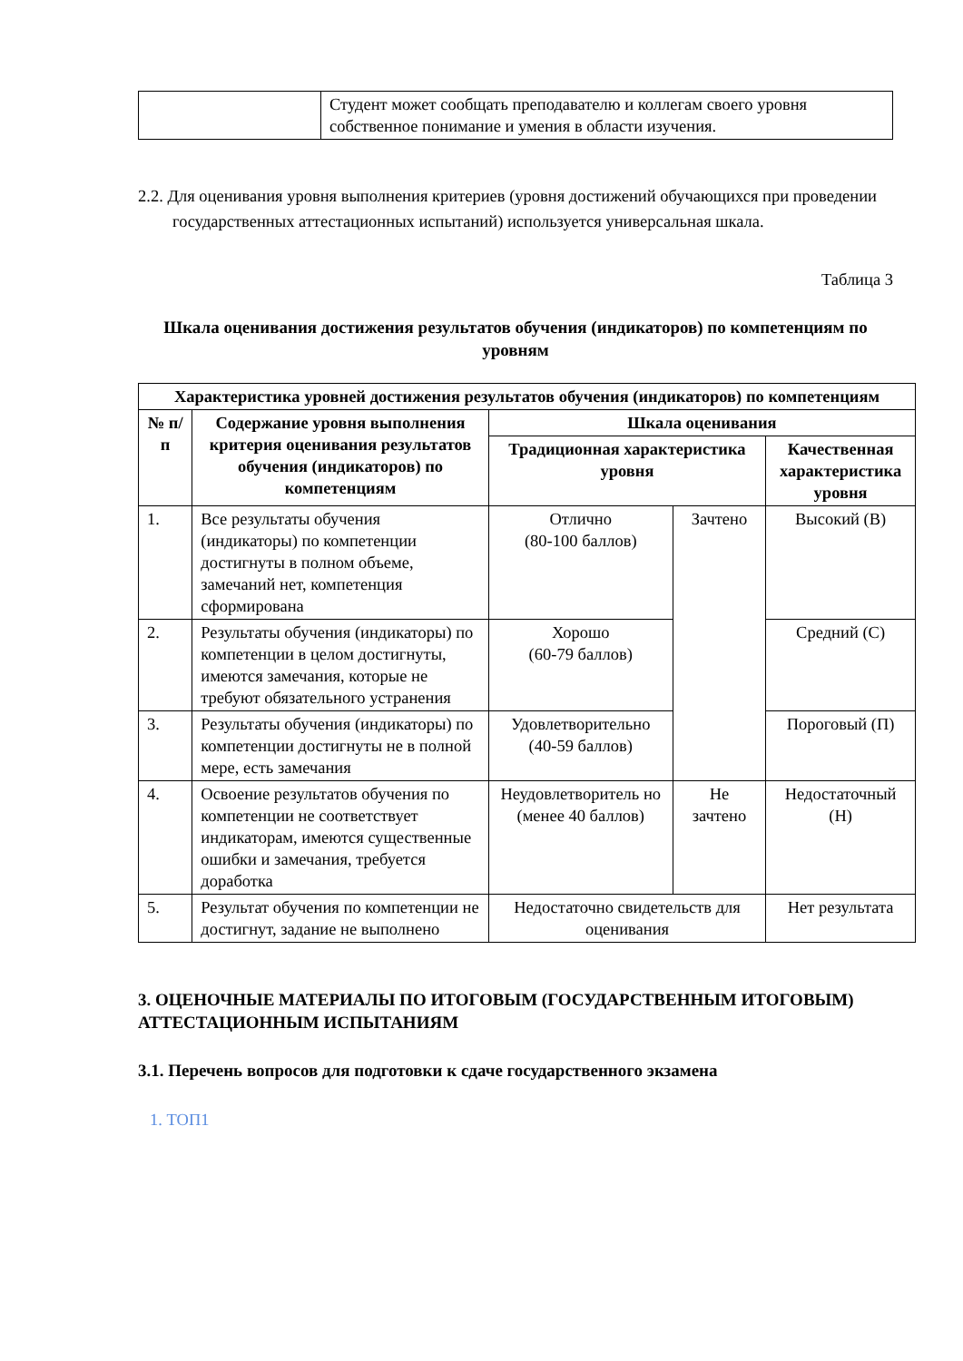| | Студент может сообщать преподавателю и коллегам своего уровня собственное понимание и умения в области изучения. |
2.2. Для оценивания уровня выполнения критериев (уровня достижений обучающихся при проведении государственных аттестационных испытаний) используется универсальная шкала.
Таблица 3
Шкала оценивания достижения результатов обучения (индикаторов) по компетенциям по уровням
| Характеристика уровней достижения результатов обучения (индикаторов) по компетенциям | | | | |
| --- | --- | --- | --- | --- |
| № п/п | Содержание уровня выполнения критерия оценивания результатов обучения (индикаторов) по компетенциям | Шкала оценивания | | |
| | | Традиционная характеристика уровня | | Качественная характеристика уровня |
| 1. | Все результаты обучения (индикаторы) по компетенции достигнуты в полном объеме, замечаний нет, компетенция сформирована | Отлично (80-100 баллов) | Зачтено | Высокий (В) |
| 2. | Результаты обучения (индикаторы) по компетенции в целом достигнуты, имеются замечания, которые не требуют обязательного устранения | Хорошо (60-79 баллов) | | Средний (С) |
| 3. | Результаты обучения (индикаторы) по компетенции достигнуты не в полной мере, есть замечания | Удовлетворительно (40-59 баллов) | | Пороговый (П) |
| 4. | Освоение результатов обучения по компетенции не соответствует индикаторам, имеются существенные ошибки и замечания, требуется доработка | Неудовлетворитель но (менее 40 баллов) | Не зачтено | Недостаточный (Н) |
| 5. | Результат обучения по компетенции не достигнут, задание не выполнено | Недостаточно свидетельств для оценивания | | Нет результата |
3. ОЦЕНОЧНЫЕ МАТЕРИАЛЫ ПО ИТОГОВЫМ (ГОСУДАРСТВЕННЫМ ИТОГОВЫМ) АТТЕСТАЦИОННЫМ ИСПЫТАНИЯМ
3.1. Перечень вопросов для подготовки к сдаче государственного экзамена
1. ТОП1